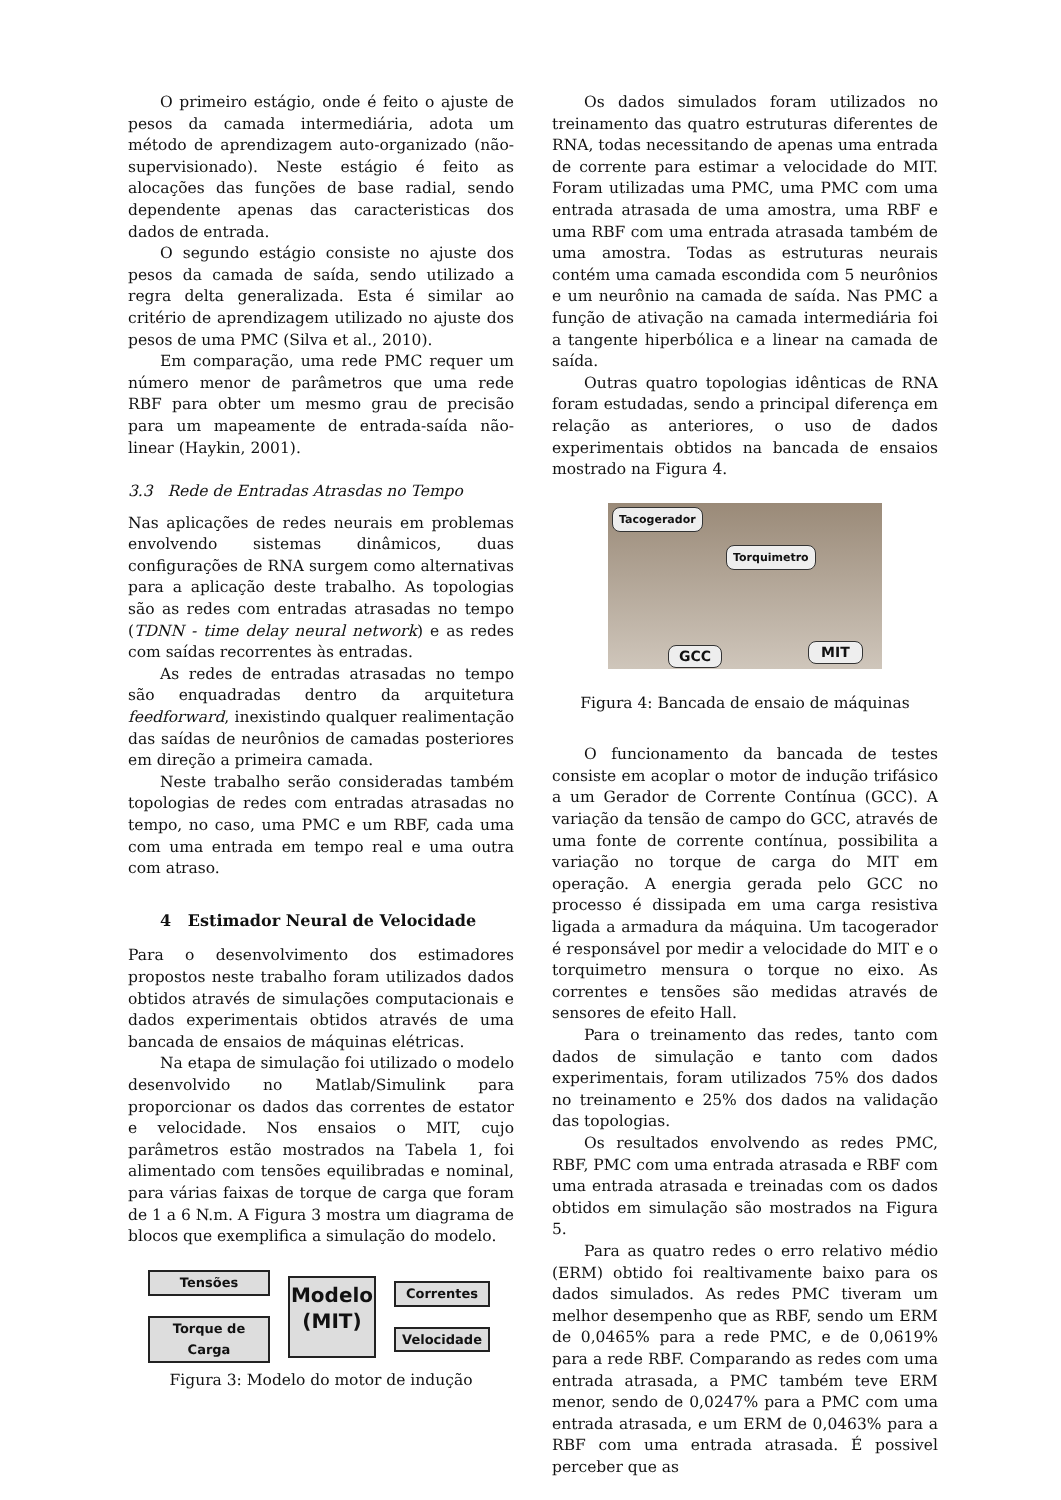O primeiro estágio, onde é feito o ajuste de pesos da camada intermediária, adota um método de aprendizagem auto-organizado (não-supervisionado). Neste estágio é feito as alocações das funções de base radial, sendo dependente apenas das caracteristicas dos dados de entrada.
O segundo estágio consiste no ajuste dos pesos da camada de saída, sendo utilizado a regra delta generalizada. Esta é similar ao critério de aprendizagem utilizado no ajuste dos pesos de uma PMC (Silva et al., 2010).
Em comparação, uma rede PMC requer um número menor de parâmetros que uma rede RBF para obter um mesmo grau de precisão para um mapeamente de entrada-saída não-linear (Haykin, 2001).
3.3 Rede de Entradas Atrasdas no Tempo
Nas aplicações de redes neurais em problemas envolvendo sistemas dinâmicos, duas configurações de RNA surgem como alternativas para a aplicação deste trabalho. As topologias são as redes com entradas atrasadas no tempo (TDNN - time delay neural network) e as redes com saídas recorrentes às entradas.
As redes de entradas atrasadas no tempo são enquadradas dentro da arquitetura feedforward, inexistindo qualquer realimentação das saídas de neurônios de camadas posteriores em direção a primeira camada.
Neste trabalho serão consideradas também topologias de redes com entradas atrasadas no tempo, no caso, uma PMC e um RBF, cada uma com uma entrada em tempo real e uma outra com atraso.
4 Estimador Neural de Velocidade
Para o desenvolvimento dos estimadores propostos neste trabalho foram utilizados dados obtidos através de simulações computacionais e dados experimentais obtidos através de uma bancada de ensaios de máquinas elétricas.
Na etapa de simulação foi utilizado o modelo desenvolvido no Matlab/Simulink para proporcionar os dados das correntes de estator e velocidade. Nos ensaios o MIT, cujo parâmetros estão mostrados na Tabela 1, foi alimentado com tensões equilibradas e nominal, para várias faixas de torque de carga que foram de 1 a 6 N.m. A Figura 3 mostra um diagrama de blocos que exemplifica a simulação do modelo.
Tensões
Torque de Carga
Modelo
(MIT)
Correntes
Velocidade
Figura 3: Modelo do motor de indução
Os dados simulados foram utilizados no treinamento das quatro estruturas diferentes de RNA, todas necessitando de apenas uma entrada de corrente para estimar a velocidade do MIT. Foram utilizadas uma PMC, uma PMC com uma entrada atrasada de uma amostra, uma RBF e uma RBF com uma entrada atrasada também de uma amostra. Todas as estruturas neurais contém uma camada escondida com 5 neurônios e um neurônio na camada de saída. Nas PMC a função de ativação na camada intermediária foi a tangente hiperbólica e a linear na camada de saída.
Outras quatro topologias idênticas de RNA foram estudadas, sendo a principal diferença em relação as anteriores, o uso de dados experimentais obtidos na bancada de ensaios mostrado na Figura 4.
Tacogerador
Torquimetro
GCC MIT
Figura 4: Bancada de ensaio de máquinas
O funcionamento da bancada de testes consiste em acoplar o motor de indução trifásico a um Gerador de Corrente Contínua (GCC). A variação da tensão de campo do GCC, através de uma fonte de corrente contínua, possibilita a variação no torque de carga do MIT em operação. A energia gerada pelo GCC no processo é dissipada em uma carga resistiva ligada a armadura da máquina. Um tacogerador é responsável por medir a velocidade do MIT e o torquimetro mensura o torque no eixo. As correntes e tensões são medidas através de sensores de efeito Hall.
Para o treinamento das redes, tanto com dados de simulação e tanto com dados experimentais, foram utilizados 75% dos dados no treinamento e 25% dos dados na validação das topologias.
Os resultados envolvendo as redes PMC, RBF, PMC com uma entrada atrasada e RBF com uma entrada atrasada e treinadas com os dados obtidos em simulação são mostrados na Figura 5.
Para as quatro redes o erro relativo médio (ERM) obtido foi realtivamente baixo para os dados simulados. As redes PMC tiveram um melhor desempenho que as RBF, sendo um ERM de 0,0465% para a rede PMC, e de 0,0619% para a rede RBF. Comparando as redes com uma entrada atrasada, a PMC também teve ERM menor, sendo de 0,0247% para a PMC com uma entrada atrasada, e um ERM de 0,0463% para a RBF com uma entrada atrasada. É possivel perceber que as